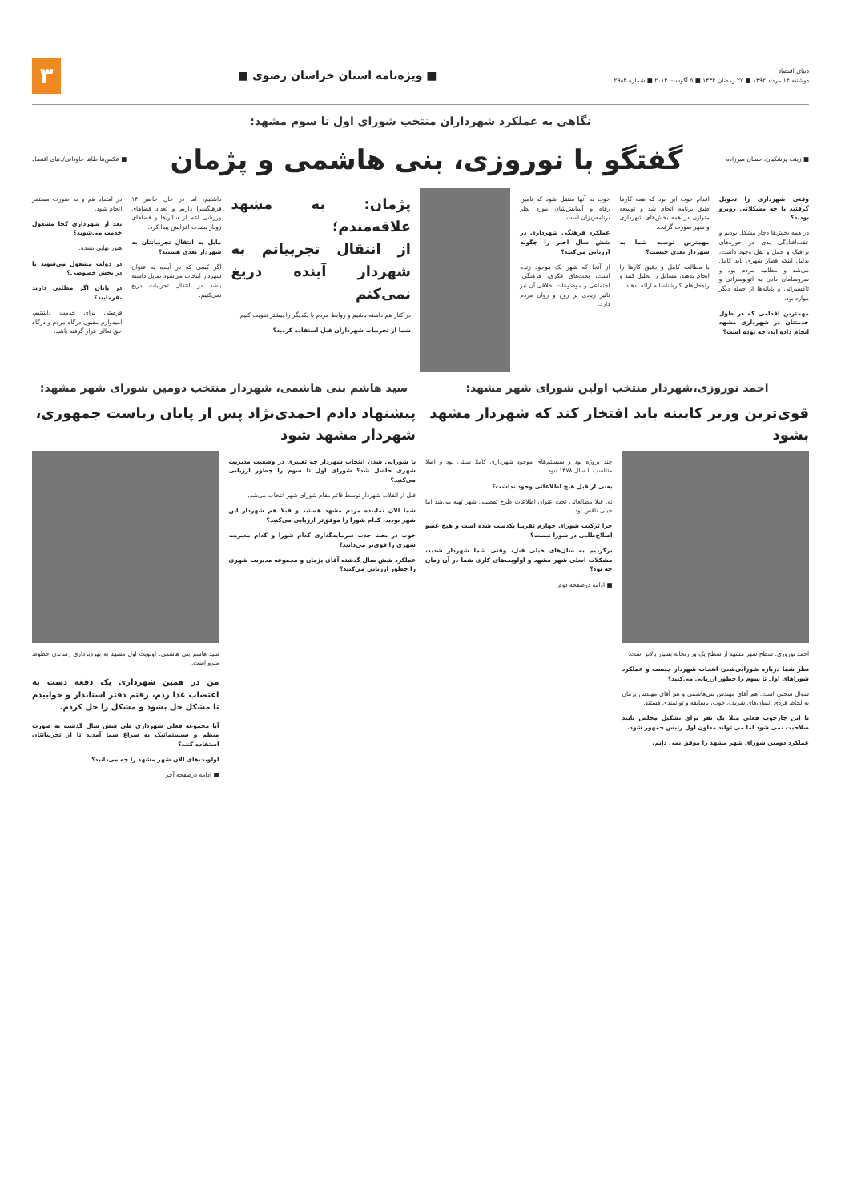دنیای اقتصاد
دوشنبه ۱۴ مرداد ۱۳۹۲ ■ ۲۷ رمضان ۱۴۳۴ ■ ۵ آگوست ۲۰۱۳ ■ شماره ۲۹۸۴
■ ویژه‌نامه استان خراسان رضوی ■
۳
نگاهی به عملکرد شهرداران منتخب شورای اول تا سوم مشهد:
■ زینب پزشکیان،احسان میرزاده گفتگو با نوروزی، بنی هاشمی و پژمان ■ عکس‌ها:طاها جاودانی/دنیای اقتصاد
وقتی شهرداری را تحویل گرفتید با چه مشکلاتی روبرو بودید؟
در همه بخش‌ها دچار مشکل بودیم و عقب‌افتادگی بدی در حوزه‌های ترافیک و حمل و نقل وجود داشت، بدلیل اینکه قطار شهری باید کامل می‌شد و مطالبه مردم بود و سروسامان دادن به اتوبوسرانی و تاکسیرانی و پایانه‌ها از جمله دیگر موارد بود.
مهمترین اقدامی که در طول خدمتتان در شهرداری مشهد انجام داده اید، چه بوده است؟
اقدام خوب این بود که همه کارها طبق برنامه انجام شد و توسعه متوازن در همه بخش‌های شهرداری و شهر صورت گرفت.
مهمترین توصیه شما به شهردار بعدی چیست؟
با مطالعه کامل و دقیق کارها را انجام بدهند، مسائل را تحلیل کنند و راه‌حل‌های کارشناسانه ارائه بدهند.
خوب به آنها منتقل شود که تامین رفاه و آسایش‌شان مورد نظر برنامه‌ریزان است.
عملکرد فرهنگی شهرداری در شش سال اخیر را چگونه ارزیابی می‌کنید؟
از آنجا که شهر یک موجود زنده است، بحث‌های فکری، فرهنگی، اجتماعی و موضوعات اخلاقی آن نیز تاثیر زیادی بر روح و روان مردم دارد.
پژمان: به مشهد علاقه‌مندم؛
از انتقال تجربیاتم به شهردار آینده دریغ نمی‌کنم
در کنار هم داشته باشیم و روابط مردم با یکدیگر را بیشتر تقویت کنیم.
شما از تجربیات شهرداران قبل استفاده کردید؟
داشتیم، اما در حال حاضر ۱۴ فرهنگسرا داریم و تعداد فضاهای ورزشی اعم از سالن‌ها و فضاهای روباز بشدت افزایش پیدا کرد.
مایل به انتقال تجربیاتتان به شهردار بعدی هستید؟
اگر کسی که در آینده به عنوان شهردار انتخاب می‌شود تمایل داشته باشد در انتقال تجربیات دریغ نمی‌کنیم.
در امتداد هم و به صورت مستمر انجام شود.
بعد از شهرداری کجا مشغول خدمت می‌شوید؟
هنوز نهایی نشده.
در دولت مشغول می‌شوید یا در بخش خصوصی؟
در پایان اگر مطلبی دارید بفرمایید؟
فرصتی برای خدمت داشتیم، امیدوارم مقبول درگاه مردم و درگاه حق تعالی قرار گرفته باشد.
احمد نوروزی،شهردار منتخب اولین شورای شهر مشهد:
قوی‌ترین وزیر کابینه باید افتخار کند که شهردار مشهد بشود
احمد نوروزی: سطح شهر مشهد از سطح یک وزارتخانه بسیار بالاتر است.
نظر شما درباره شورایی‌شدن انتخاب شهردار چیست و عملکرد شورا‌های اول تا سوم را چطور ارزیابی می‌کنید؟
سوال سختی است. هم آقای مهندس بنی‌هاشمی و هم آقای مهندس پژمان به لحاظ فردی انسان‌های شریف، خوب، باسابقه و توانمندی هستند.
با این چارچوب فعلی مثلا یک نفر برای تشکیل مجلس تایید صلاحیت نمی شود اما می تواند معاون اول رئیس جمهور شود.
عملکرد دومین شورای شهر مشهد را موفق نمی دانم.
چند پروژه بود و سیستم‌های موجود شهرداری کاملا سنتی بود و اصلا متناسب با سال ۱۳۷۸ نبود.
یعنی از قبل هیچ اطلاعاتی وجود نداشت؟
نه. قبلا مطالعاتی تحت عنوان اطلاعات طرح تفصیلی شهر تهیه می‌شد اما خیلی ناقص بود.
چرا ترکیب شورای چهارم تقریبا یکدست شده است و هیچ عضو اصلاح‌طلبی در شورا نیست؟
برگردیم به سال‌های خیلی قبل، وقتی شما شهردار شدید، مشکلات اصلی شهر مشهد و اولویت‌های کاری شما در آن زمان چه بود؟
■ ادامه درصفحه دوم
سید هاشم بنی هاشمی، شهردار منتخب دومین شورای شهر مشهد:
پیشنهاد دادم احمدی‌نژاد پس از پایان ریاست جمهوری، شهردار مشهد شود
با شورایی شدن انتخاب شهردار چه تغییری در وضعیت مدیریت شهری حاصل شد؟ شورای اول تا سوم را چطور ارزیابی می‌کنید؟
قبل از انقلاب شهردار توسط قائم مقام شورای شهر انتخاب می‌شد.
شما الان نماینده مردم مشهد هستید و قبلا هم شهردار این شهر بودید، کدام شورا را موفق‌تر ارزیابی می‌کنید؟
خوب در بحث جذب سرمایه‌گذاری کدام شورا و کدام مدیریت شهری را قوی‌تر می‌دانید؟
عملکرد شش سال گذشته آقای پژمان و مجموعه مدیریت شهری را چطور ارزیابی می‌کنید؟
سید هاشم بنی هاشمی: اولویت اول مشهد به بهره‌برداری رساندن خطوط مترو است.
من در همین شهرداری یک دفعه دست به اعتصاب غذا زدم، رفتم دفتر استاندار و خوابیدم تا مشکل حل بشود و مشکل را حل کردم.
آیا مجموعه فعلی شهرداری طی شش سال گذشته به صورت منظم و سیستماتیک به سراغ شما آمدند تا از تجربیاتتان استفاده کنند؟
اولویت‌های الان شهر مشهد را چه می‌دانید؟
■ ادامه درصفحه آخر